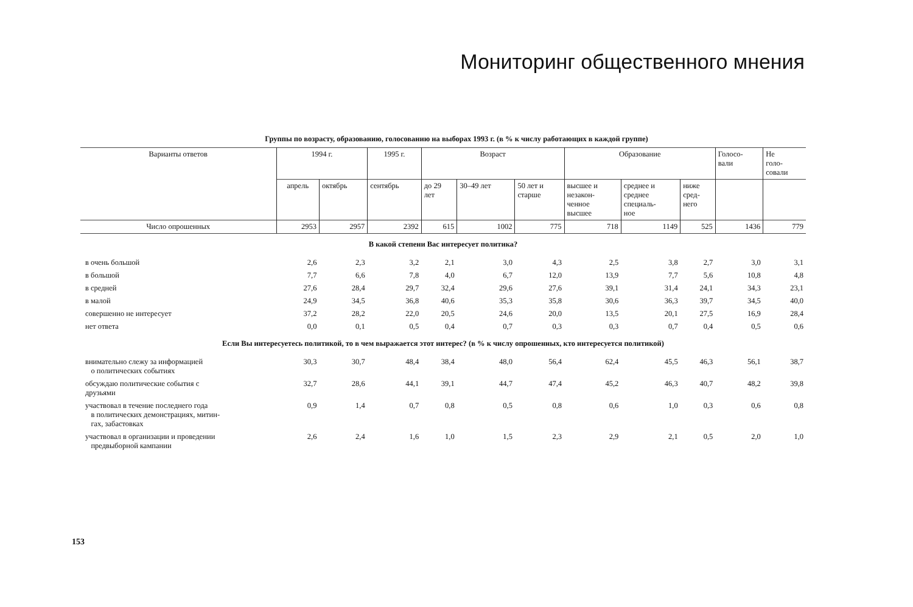Мониторинг общественного мнения
Группы по возрасту, образованию, голосованию на выборах 1993 г. (в % к числу работающих в каждой группе)
| Варианты ответов | 1994 г. | | 1995 г. | Возраст | | | Образование | | | Голосо- вали | Не голо- совали |
| --- | --- | --- | --- | --- | --- | --- | --- | --- | --- | --- | --- |
| | апрель | октябрь | сентябрь | до 29 лет | 30–49 лет | 50 лет и старше | высшее и незакон- ченное высшее | среднее и среднее специаль- ное | ниже сред- него | | |
| Число опрошенных | 2953 | 2957 | 2392 | 615 | 1002 | 775 | 718 | 1149 | 525 | 1436 | 779 |
| В какой степени Вас интересует политика? | | | | | | | | | | | |
| в очень большой | 2,6 | 2,3 | 3,2 | 2,1 | 3,0 | 4,3 | 2,5 | 3,8 | 2,7 | 3,0 | 3,1 |
| в большой | 7,7 | 6,6 | 7,8 | 4,0 | 6,7 | 12,0 | 13,9 | 7,7 | 5,6 | 10,8 | 4,8 |
| в средней | 27,6 | 28,4 | 29,7 | 32,4 | 29,6 | 27,6 | 39,1 | 31,4 | 24,1 | 34,3 | 23,1 |
| в малой | 24,9 | 34,5 | 36,8 | 40,6 | 35,3 | 35,8 | 30,6 | 36,3 | 39,7 | 34,5 | 40,0 |
| совершенно не интересует | 37,2 | 28,2 | 22,0 | 20,5 | 24,6 | 20,0 | 13,5 | 20,1 | 27,5 | 16,9 | 28,4 |
| нет ответа | 0,0 | 0,1 | 0,5 | 0,4 | 0,7 | 0,3 | 0,3 | 0,7 | 0,4 | 0,5 | 0,6 |
| Если Вы интересуетесь политикой, то в чем выражается этот интерес? (в % к числу опрошенных, кто интересуется политикой) | | | | | | | | | | | |
| внимательно слежу за информацией о политических событиях | 30,3 | 30,7 | 48,4 | 38,4 | 48,0 | 56,4 | 62,4 | 45,5 | 46,3 | 56,1 | 38,7 |
| обсуждаю политические события с друзьями | 32,7 | 28,6 | 44,1 | 39,1 | 44,7 | 47,4 | 45,2 | 46,3 | 40,7 | 48,2 | 39,8 |
| участвовал в течение последнего года в политических демонстрациях, митин- гах, забастовках | 0,9 | 1,4 | 0,7 | 0,8 | 0,5 | 0,8 | 0,6 | 1,0 | 0,3 | 0,6 | 0,8 |
| участвовал в организации и проведении предвыборной кампании | 2,6 | 2,4 | 1,6 | 1,0 | 1,5 | 2,3 | 2,9 | 2,1 | 0,5 | 2,0 | 1,0 |
153